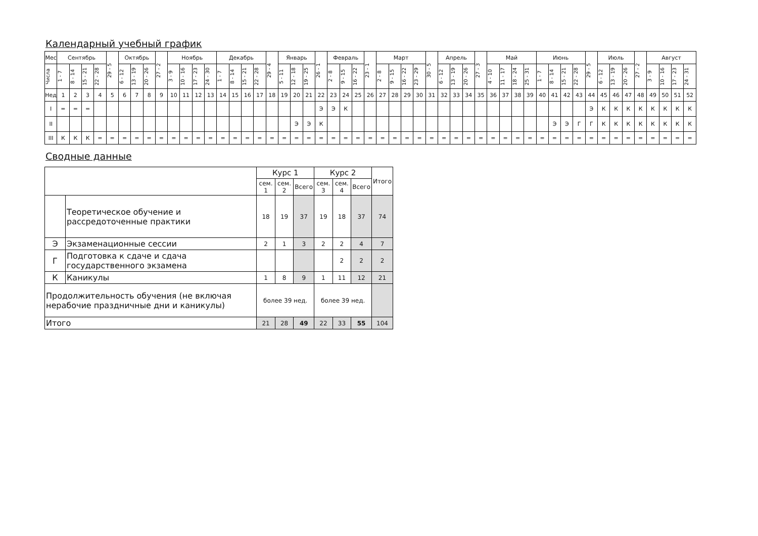Календарный учебный график
| Мес | Сентябрь | | | | 29 - 5 | Октябрь | | | 27 - 2 | Ноябрь | | | | Декабрь | | | | 29 - 4 | Январь | | | 26 - 1 | Февраль | | | 23 - 1 | Март | | | | 30 - 5 | Апрель | | | 27 - 3 | Май | | | | Июнь | | | | 29 - 5 | Июль | | | 27 - 2 | Август | | | |
| --- | --- | --- | --- | --- | --- | --- | --- | --- | --- | --- | --- | --- | --- | --- | --- | --- | --- | --- | --- | --- | --- | --- | --- | --- | --- | --- | --- | --- | --- | --- | --- | --- | --- | --- | --- | --- | --- | --- | --- | --- | --- | --- | --- | --- | --- | --- | --- | --- | --- | --- | --- | --- |
| Числа | 1 - 7 | 8 - 14 | 15 - 21 | 22 - 28 | | 6 - 12 | 13 - 19 | 20 - 26 | | 3 - 9 | 10 - 16 | 17 - 23 | 24 - 30 | 1 - 7 | 8 - 14 | 15 - 21 | 22 - 28 | | 5 - 11 | 12 - 18 | 19 - 25 | | 2 - 8 | 9 - 15 | 16 - 22 | | 2 - 8 | 9 - 15 | 16 - 22 | 23 - 29 | | 6 - 12 | 13 - 19 | 20 - 26 | | 4 - 10 | 11 - 17 | 18 - 24 | 25 - 31 | 1 - 7 | 8 - 14 | 15 - 21 | 22 - 28 | | 6 - 12 | 13 - 19 | 20 - 26 | | 3 - 9 | 10 - 16 | 17 - 23 | 24 - 31 |
| Нед | 1 | 2 | 3 | 4 | 5 | 6 | 7 | 8 | 9 | 10 | 11 | 12 | 13 | 14 | 15 | 16 | 17 | 18 | 19 | 20 | 21 | 22 | 23 | 24 | 25 | 26 | 27 | 28 | 29 | 30 | 31 | 32 | 33 | 34 | 35 | 36 | 37 | 38 | 39 | 40 | 41 | 42 | 43 | 44 | 45 | 46 | 47 | 48 | 49 | 50 | 51 | 52 |
| I | = | = | = | | | | | | | | | | | | | | | | | | | Э | Э | К | | | | | | | | | | | | | | | | | | | | Э | К | К | К | К | К | К | К | К |
| II | | | | | | | | | | | | | | | | | | | | Э | Э | К | | | | | | | | | | | | | | | | | | | Э | Э | Г | Г | К | К | К | К | К | К | К | К |
| III | К | К | К | = | = | = | = | = | = | = | = | = | = | = | = | = | = | = | = | = | = | = | = | = | = | = | = | = | = | = | = | = | = | = | = | = | = | = | = | = | = | = | = | = | = | = | = | = | = | = | = | = |
Сводные данные
| | | Курс 1 | | | Курс 2 | | | Итого |
| | | сем. 1 | сем. 2 | Всего | сем. 3 | сем. 4 | Всего | |
| | Теоретическое обучение и рассредоточенные практики | 18 | 19 | 37 | 19 | 18 | 37 | 74 |
| Э | Экзаменационные сессии | 2 | 1 | 3 | 2 | 2 | 4 | 7 |
| Г | Подготовка к сдаче и сдача государственного экзамена | | | | | 2 | 2 | 2 |
| К | Каникулы | 1 | 8 | 9 | 1 | 11 | 12 | 21 |
| Продолжительность обучения (не включая нерабочие праздничные дни и каникулы) | | более 39 нед. | | | более 39 нед. | | | |
| Итого | | 21 | 28 | 49 | 22 | 33 | 55 | 104 |